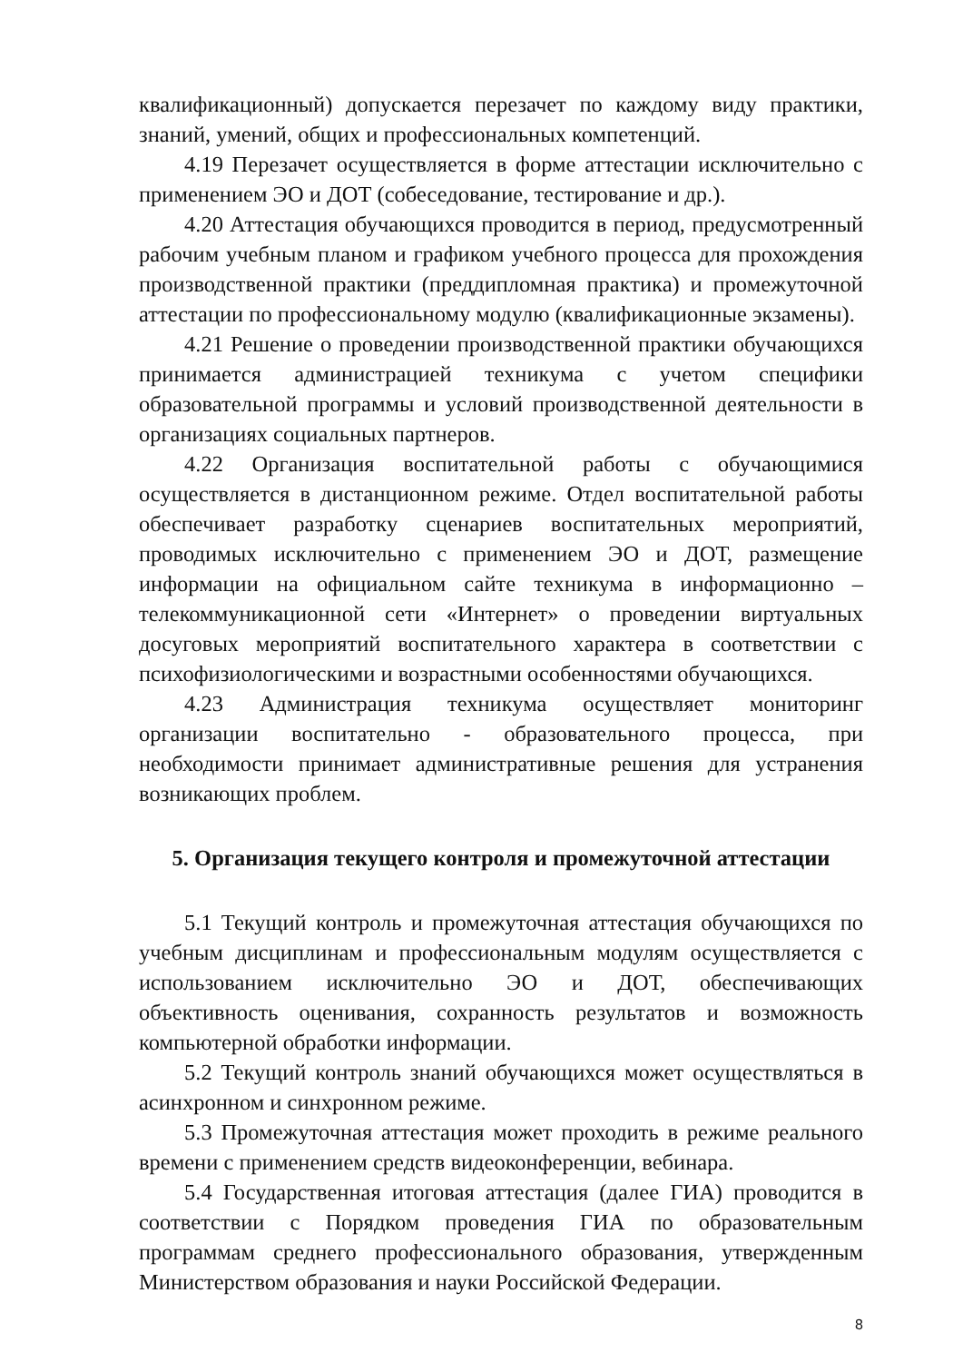квалификационный) допускается перезачет по каждому виду практики, знаний, умений, общих и профессиональных компетенций.
4.19 Перезачет осуществляется в форме аттестации исключительно с применением ЭО и ДОТ (собеседование, тестирование и др.).
4.20 Аттестация обучающихся проводится в период, предусмотренный рабочим учебным планом и графиком учебного процесса для прохождения производственной практики (преддипломная практика) и промежуточной аттестации по профессиональному модулю (квалификационные экзамены).
4.21 Решение о проведении производственной практики обучающихся принимается администрацией техникума с учетом специфики образовательной программы и условий производственной деятельности в организациях социальных партнеров.
4.22 Организация воспитательной работы с обучающимися осуществляется в дистанционном режиме. Отдел воспитательной работы обеспечивает разработку сценариев воспитательных мероприятий, проводимых исключительно с применением ЭО и ДОТ, размещение информации на официальном сайте техникума в информационно – телекоммуникационной сети «Интернет» о проведении виртуальных досуговых мероприятий воспитательного характера в соответствии с психофизиологическими и возрастными особенностями обучающихся.
4.23 Администрация техникума осуществляет мониторинг организации воспитательно - образовательного процесса, при необходимости принимает административные решения для устранения возникающих проблем.
5. Организация текущего контроля и промежуточной аттестации
5.1 Текущий контроль и промежуточная аттестация обучающихся по учебным дисциплинам и профессиональным модулям осуществляется с использованием исключительно ЭО и ДОТ, обеспечивающих объективность оценивания, сохранность результатов и возможность компьютерной обработки информации.
5.2 Текущий контроль знаний обучающихся может осуществляться в асинхронном и синхронном режиме.
5.3 Промежуточная аттестация может проходить в режиме реального времени с применением средств видеоконференции, вебинара.
5.4 Государственная итоговая аттестация (далее ГИА) проводится в соответствии с Порядком проведения ГИА по образовательным программам среднего профессионального образования, утвержденным Министерством образования и науки Российской Федерации.
8